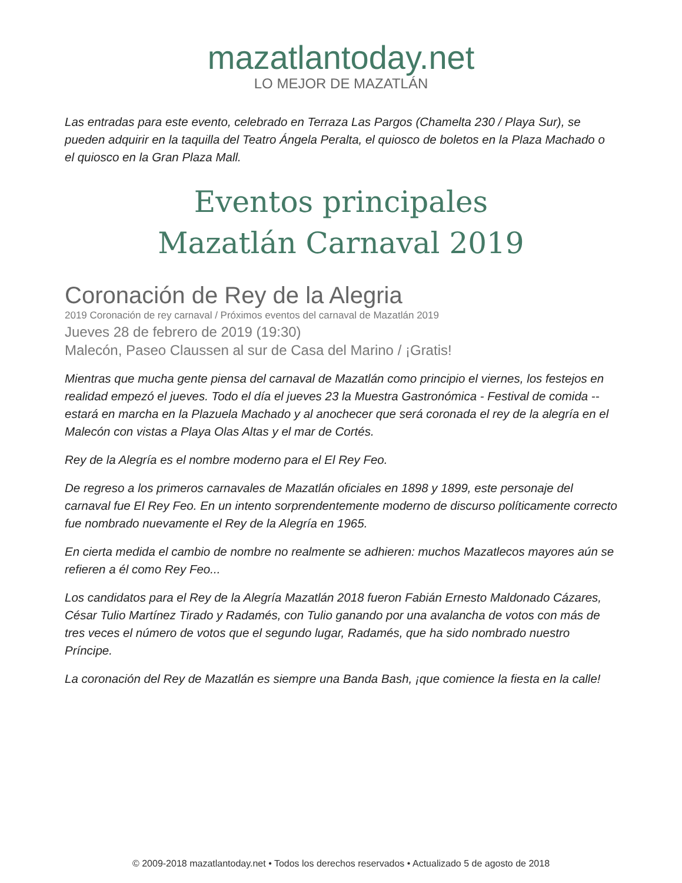mazatlantoday.net
LO MEJOR DE MAZATLÁN
Las entradas para este evento, celebrado en Terraza Las Pargos (Chamelta 230 / Playa Sur), se pueden adquirir en la taquilla del Teatro Ángela Peralta, el quiosco de boletos en la Plaza Machado o el quiosco en la Gran Plaza Mall.
Eventos principales
Mazatlán Carnaval 2019
Coronación de Rey de la Alegria
2019 Coronación de rey carnaval / Próximos eventos del carnaval de Mazatlán 2019
Jueves 28 de febrero de 2019 (19:30)
Malecón, Paseo Claussen al sur de Casa del Marino / ¡Gratis!
Mientras que mucha gente piensa del carnaval de Mazatlán como principio el viernes, los festejos en realidad empezó el jueves. Todo el día el jueves 23 la Muestra Gastronómica - Festival de comida -- estará en marcha en la Plazuela Machado y al anochecer que será coronada el rey de la alegría en el Malecón con vistas a Playa Olas Altas y el mar de Cortés.
Rey de la Alegría es el nombre moderno para el El Rey Feo.
De regreso a los primeros carnavales de Mazatlán oficiales en 1898 y 1899, este personaje del carnaval fue El Rey Feo. En un intento sorprendentemente moderno de discurso políticamente correcto fue nombrado nuevamente el Rey de la Alegría en 1965.
En cierta medida el cambio de nombre no realmente se adhieren: muchos Mazatlecos mayores aún se refieren a él como Rey Feo...
Los candidatos para el Rey de la Alegría Mazatlán 2018 fueron Fabián Ernesto Maldonado Cázares, César Tulio Martínez Tirado y Radamés, con Tulio ganando por una avalancha de votos con más de tres veces el número de votos que el segundo lugar, Radamés, que ha sido nombrado nuestro Príncipe.
La coronación del Rey de Mazatlán es siempre una Banda Bash, ¡que comience la fiesta en la calle!
© 2009-2018 mazatlantoday.net • Todos los derechos reservados • Actualizado 5 de agosto de 2018